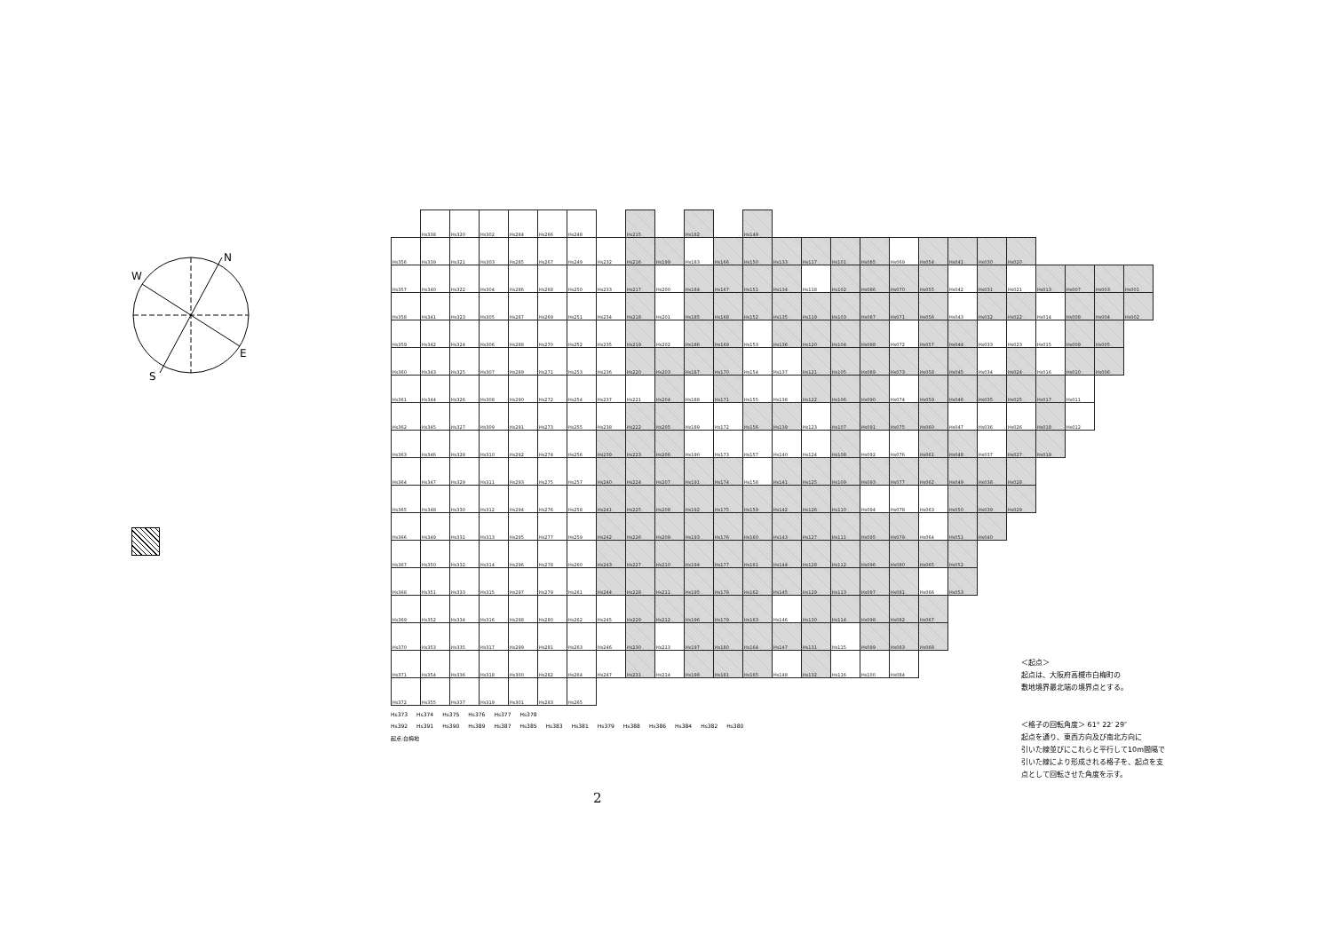W
N
E
S
| | Hs338 | Hs320 | Hs302 | Hs284 | Hs266 | Hs248 | | Hs215 | | Hs182 | | Hs149 | | | | | | | | | | | | | |
| Hs356 | Hs339 | Hs321 | Hs303 | Hs285 | Hs267 | Hs249 | Hs232 | Hs216 | Hs199 | Hs183 | Hs166 | Hs150 | Hs133 | Hs117 | Hs101 | Hs085 | Hs069 | Hs054 | Hs041 | Hs030 | Hs020 | | | | |
| Hs357 | Hs340 | Hs322 | Hs304 | Hs286 | Hs268 | Hs250 | Hs233 | Hs217 | Hs200 | Hs184 | Hs167 | Hs151 | Hs134 | Hs118 | Hs102 | Hs086 | Hs070 | Hs055 | Hs042 | Hs031 | Hs021 | Hs013 | Hs007 | Hs003 | Hs001 |
| Hs358 | Hs341 | Hs323 | Hs305 | Hs287 | Hs269 | Hs251 | Hs234 | Hs218 | Hs201 | Hs185 | Hs168 | Hs152 | Hs135 | Hs119 | Hs103 | Hs087 | Hs071 | Hs056 | Hs043 | Hs032 | Hs022 | Hs014 | Hs008 | Hs004 | Hs002 |
| Hs359 | Hs342 | Hs324 | Hs306 | Hs288 | Hs270 | Hs252 | Hs235 | Hs219 | Hs202 | Hs186 | Hs169 | Hs153 | Hs136 | Hs120 | Hs104 | Hs088 | Hs072 | Hs057 | Hs044 | Hs033 | Hs023 | Hs015 | Hs009 | Hs005 | |
| Hs360 | Hs343 | Hs325 | Hs307 | Hs289 | Hs271 | Hs253 | Hs236 | Hs220 | Hs203 | Hs187 | Hs170 | Hs154 | Hs137 | Hs121 | Hs105 | Hs089 | Hs073 | Hs058 | Hs045 | Hs034 | Hs024 | Hs016 | Hs010 | Hs006 | |
| Hs361 | Hs344 | Hs326 | Hs308 | Hs290 | Hs272 | Hs254 | Hs237 | Hs221 | Hs204 | Hs188 | Hs171 | Hs155 | Hs138 | Hs122 | Hs106 | Hs090 | Hs074 | Hs059 | Hs046 | Hs035 | Hs025 | Hs017 | Hs011 | | |
| Hs362 | Hs345 | Hs327 | Hs309 | Hs291 | Hs273 | Hs255 | Hs238 | Hs222 | Hs205 | Hs189 | Hs172 | Hs156 | Hs139 | Hs123 | Hs107 | Hs091 | Hs075 | Hs060 | Hs047 | Hs036 | Hs026 | Hs018 | Hs012 | | |
| Hs363 | Hs346 | Hs328 | Hs310 | Hs292 | Hs274 | Hs256 | Hs239 | Hs223 | Hs206 | Hs190 | Hs173 | Hs157 | Hs140 | Hs124 | Hs108 | Hs092 | Hs076 | Hs061 | Hs048 | Hs037 | Hs027 | Hs019 | | | |
| Hs364 | Hs347 | Hs329 | Hs311 | Hs293 | Hs275 | Hs257 | Hs240 | Hs224 | Hs207 | Hs191 | Hs174 | Hs158 | Hs141 | Hs125 | Hs109 | Hs093 | Hs077 | Hs062 | Hs049 | Hs038 | Hs028 | | | | |
| Hs365 | Hs348 | Hs330 | Hs312 | Hs294 | Hs276 | Hs258 | Hs241 | Hs225 | Hs208 | Hs192 | Hs175 | Hs159 | Hs142 | Hs126 | Hs110 | Hs094 | Hs078 | Hs063 | Hs050 | Hs039 | Hs029 | | | | |
| Hs366 | Hs349 | Hs331 | Hs313 | Hs295 | Hs277 | Hs259 | Hs242 | Hs226 | Hs209 | Hs193 | Hs176 | Hs160 | Hs143 | Hs127 | Hs111 | Hs095 | Hs079 | Hs064 | Hs051 | Hs040 | | | | | |
| Hs367 | Hs350 | Hs332 | Hs314 | Hs296 | Hs278 | Hs260 | Hs243 | Hs227 | Hs210 | Hs194 | Hs177 | Hs161 | Hs144 | Hs128 | Hs112 | Hs096 | Hs080 | Hs065 | Hs052 | | | | | | |
| Hs368 | Hs351 | Hs333 | Hs315 | Hs297 | Hs279 | Hs261 | Hs244 | Hs228 | Hs211 | Hs195 | Hs178 | Hs162 | Hs145 | Hs129 | Hs113 | Hs097 | Hs081 | Hs066 | Hs053 | | | | | | |
| Hs369 | Hs352 | Hs334 | Hs316 | Hs298 | Hs280 | Hs262 | Hs245 | Hs229 | Hs212 | Hs196 | Hs179 | Hs163 | Hs146 | Hs130 | Hs114 | Hs098 | Hs082 | Hs067 | | | | | | | |
| Hs370 | Hs353 | Hs335 | Hs317 | Hs299 | Hs281 | Hs263 | Hs246 | Hs230 | Hs213 | Hs197 | Hs180 | Hs164 | Hs147 | Hs131 | Hs115 | Hs099 | Hs083 | Hs068 | | | | | | | |
| Hs371 | Hs354 | Hs336 | Hs318 | Hs300 | Hs282 | Hs264 | Hs247 | Hs231 | Hs214 | Hs198 | Hs181 | Hs165 | Hs148 | Hs132 | Hs116 | Hs100 | Hs084 | | | | | | | | |
| Hs372 | Hs355 | Hs337 | Hs319 | Hs301 | Hs283 | Hs265 | | | | | | | | | | | | | | | | | | | |
Hs373 Hs374 Hs375 Hs376 Hs377 Hs378
Hs392 Hs391 Hs390 Hs389 Hs387 Hs385 Hs383 Hs381 Hs379 Hs388 Hs386 Hs384 Hs382 Hs380
起点:白梅地
＜起点＞
起点は、大阪府高槻市白梅町の
敷地境界最北端の境界点とする。
＜格子の回転角度＞ 61° 22′ 29″
起点を通り、東西方向及び南北方向に
引いた線並びにこれらと平行して10m間隔で
引いた線により形成される格子を、起点を支
点として回転させた角度を示す。
2